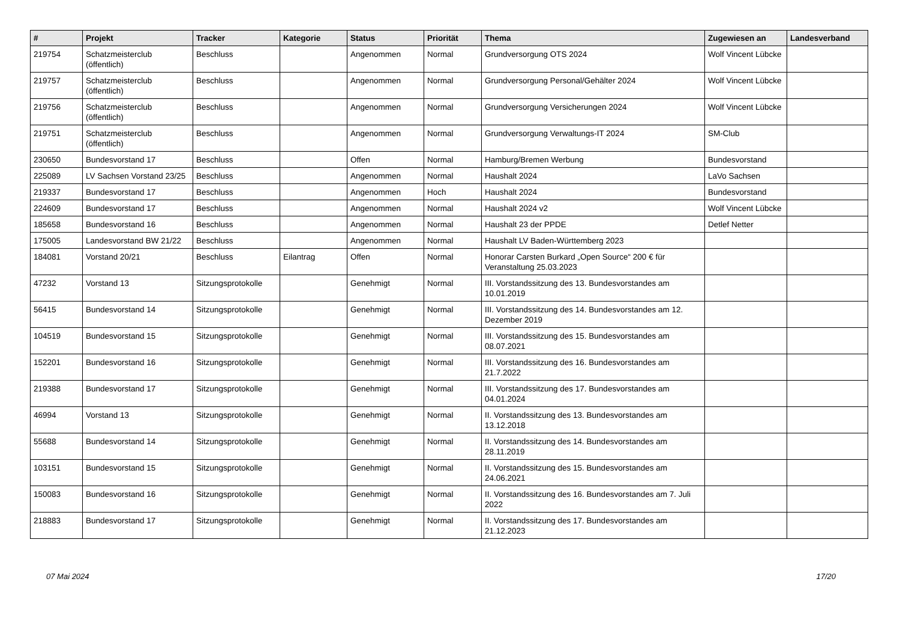| # | Projekt | Tracker | Kategorie | Status | Priorität | Thema | Zugewiesen an | Landesverband |
| --- | --- | --- | --- | --- | --- | --- | --- | --- |
| 219754 | Schatzmeisterclub (öffentlich) | Beschluss | | Angenommen | Normal | Grundversorgung OTS 2024 | Wolf Vincent Lübcke | |
| 219757 | Schatzmeisterclub (öffentlich) | Beschluss | | Angenommen | Normal | Grundversorgung Personal/Gehälter 2024 | Wolf Vincent Lübcke | |
| 219756 | Schatzmeisterclub (öffentlich) | Beschluss | | Angenommen | Normal | Grundversorgung Versicherungen 2024 | Wolf Vincent Lübcke | |
| 219751 | Schatzmeisterclub (öffentlich) | Beschluss | | Angenommen | Normal | Grundversorgung Verwaltungs-IT 2024 | SM-Club | |
| 230650 | Bundesvorstand 17 | Beschluss | | Offen | Normal | Hamburg/Bremen Werbung | Bundesvorstand | |
| 225089 | LV Sachsen Vorstand 23/25 | Beschluss | | Angenommen | Normal | Haushalt 2024 | LaVo Sachsen | |
| 219337 | Bundesvorstand 17 | Beschluss | | Angenommen | Hoch | Haushalt 2024 | Bundesvorstand | |
| 224609 | Bundesvorstand 17 | Beschluss | | Angenommen | Normal | Haushalt 2024 v2 | Wolf Vincent Lübcke | |
| 185658 | Bundesvorstand 16 | Beschluss | | Angenommen | Normal | Haushalt 23 der PPDE | Detlef Netter | |
| 175005 | Landesvorstand BW 21/22 | Beschluss | | Angenommen | Normal | Haushalt LV Baden-Württemberg 2023 | | |
| 184081 | Vorstand 20/21 | Beschluss | Eilantrag | Offen | Normal | Honorar Carsten Burkard „Open Source“ 200 € für Veranstaltung 25.03.2023 | | |
| 47232 | Vorstand 13 | Sitzungsprotokolle | | Genehmigt | Normal | III. Vorstandssitzung des 13. Bundesvorstandes am 10.01.2019 | | |
| 56415 | Bundesvorstand 14 | Sitzungsprotokolle | | Genehmigt | Normal | III. Vorstandssitzung des 14. Bundesvorstandes am 12. Dezember 2019 | | |
| 104519 | Bundesvorstand 15 | Sitzungsprotokolle | | Genehmigt | Normal | III. Vorstandssitzung des 15. Bundesvorstandes am 08.07.2021 | | |
| 152201 | Bundesvorstand 16 | Sitzungsprotokolle | | Genehmigt | Normal | III. Vorstandssitzung des 16. Bundesvorstandes am 21.7.2022 | | |
| 219388 | Bundesvorstand 17 | Sitzungsprotokolle | | Genehmigt | Normal | III. Vorstandssitzung des 17. Bundesvorstandes am 04.01.2024 | | |
| 46994 | Vorstand 13 | Sitzungsprotokolle | | Genehmigt | Normal | II. Vorstandssitzung des 13. Bundesvorstandes am 13.12.2018 | | |
| 55688 | Bundesvorstand 14 | Sitzungsprotokolle | | Genehmigt | Normal | II. Vorstandssitzung des 14. Bundesvorstandes am 28.11.2019 | | |
| 103151 | Bundesvorstand 15 | Sitzungsprotokolle | | Genehmigt | Normal | II. Vorstandssitzung des 15. Bundesvorstandes am 24.06.2021 | | |
| 150083 | Bundesvorstand 16 | Sitzungsprotokolle | | Genehmigt | Normal | II. Vorstandssitzung des 16. Bundesvorstandes am 7. Juli 2022 | | |
| 218883 | Bundesvorstand 17 | Sitzungsprotokolle | | Genehmigt | Normal | II. Vorstandssitzung des 17. Bundesvorstandes am 21.12.2023 | | |
07 Mai 2024 17/20